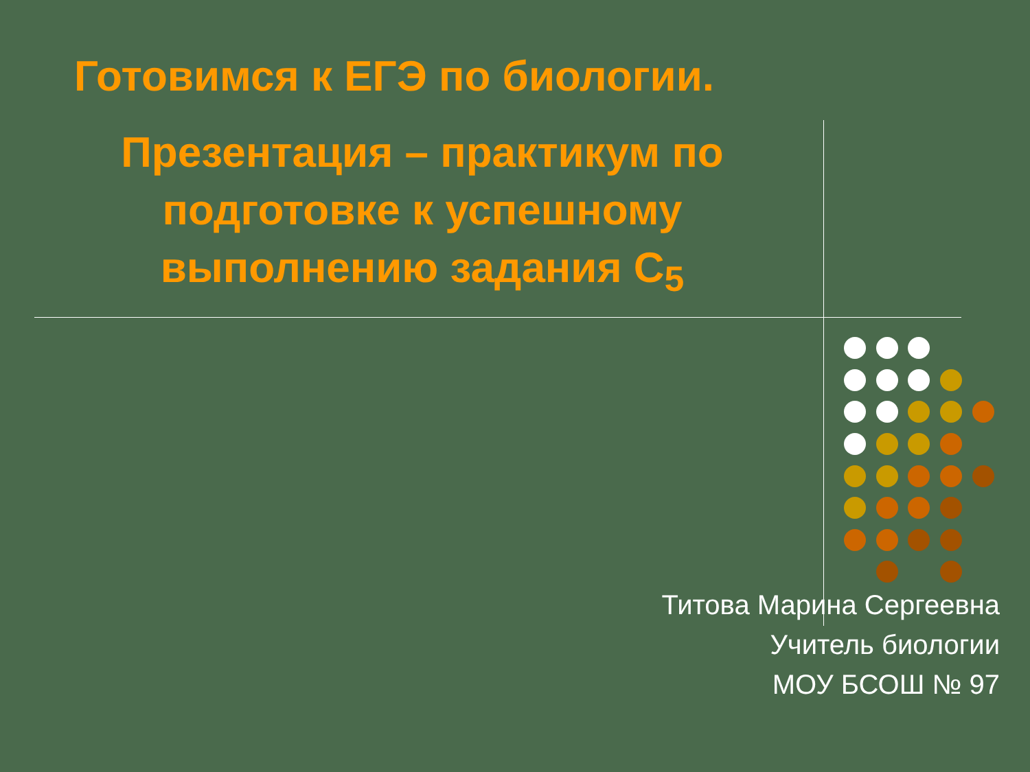Готовимся к ЕГЭ по биологии.
Презентация – практикум по подготовке к успешному выполнению задания С<sub>5</sub>
Титова Марина Сергеевна
Учитель биологии
МОУ БСОШ № 97